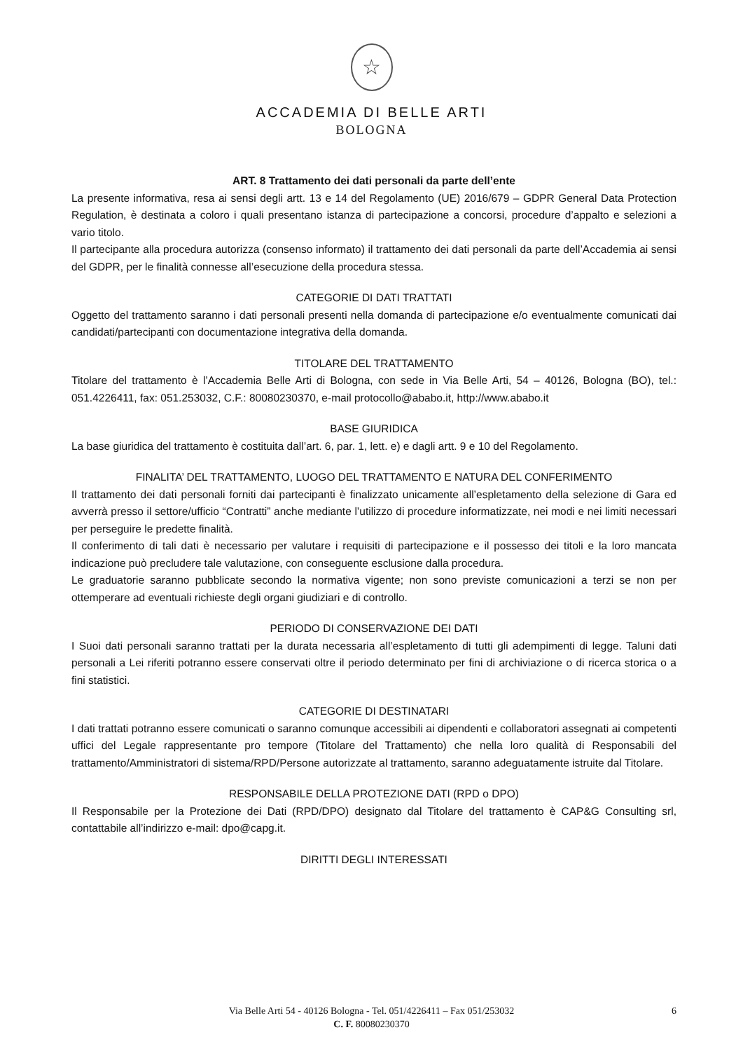☆
ACCADEMIA DI BELLE ARTI
BOLOGNA
ART. 8 Trattamento dei dati personali da parte dell’ente
La presente informativa, resa ai sensi degli artt. 13 e 14 del Regolamento (UE) 2016/679 – GDPR General Data Protection Regulation, è destinata a coloro i quali presentano istanza di partecipazione a concorsi, procedure d’appalto e selezioni a vario titolo.
Il partecipante alla procedura autorizza (consenso informato) il trattamento dei dati personali da parte dell’Accademia ai sensi del GDPR, per le finalità connesse all’esecuzione della procedura stessa.
CATEGORIE DI DATI TRATTATI
Oggetto del trattamento saranno i dati personali presenti nella domanda di partecipazione e/o eventualmente comunicati dai candidati/partecipanti con documentazione integrativa della domanda.
TITOLARE DEL TRATTAMENTO
Titolare del trattamento è l’Accademia Belle Arti di Bologna, con sede in Via Belle Arti, 54 – 40126, Bologna (BO), tel.: 051.4226411, fax: 051.253032, C.F.: 80080230370, e-mail protocollo@ababo.it, http://www.ababo.it
BASE GIURIDICA
La base giuridica del trattamento è costituita dall’art. 6, par. 1, lett. e) e dagli artt. 9 e 10 del Regolamento.
FINALITA’ DEL TRATTAMENTO, LUOGO DEL TRATTAMENTO E NATURA DEL CONFERIMENTO
Il trattamento dei dati personali forniti dai partecipanti è finalizzato unicamente all’espletamento della selezione di Gara ed avverrà presso il settore/ufficio “Contratti” anche mediante l’utilizzo di procedure informatizzate, nei modi e nei limiti necessari per perseguire le predette finalità.
Il conferimento di tali dati è necessario per valutare i requisiti di partecipazione e il possesso dei titoli e la loro mancata indicazione può precludere tale valutazione, con conseguente esclusione dalla procedura.
Le graduatorie saranno pubblicate secondo la normativa vigente; non sono previste comunicazioni a terzi se non per ottemperare ad eventuali richieste degli organi giudiziari e di controllo.
PERIODO DI CONSERVAZIONE DEI DATI
I Suoi dati personali saranno trattati per la durata necessaria all’espletamento di tutti gli adempimenti di legge. Taluni dati personali a Lei riferiti potranno essere conservati oltre il periodo determinato per fini di archiviazione o di ricerca storica o a fini statistici.
CATEGORIE DI DESTINATARI
I dati trattati potranno essere comunicati o saranno comunque accessibili ai dipendenti e collaboratori assegnati ai competenti uffici del Legale rappresentante pro tempore (Titolare del Trattamento) che nella loro qualità di Responsabili del trattamento/Amministratori di sistema/RPD/Persone autorizzate al trattamento, saranno adeguatamente istruite dal Titolare.
RESPONSABILE DELLA PROTEZIONE DATI (RPD o DPO)
Il Responsabile per la Protezione dei Dati (RPD/DPO) designato dal Titolare del trattamento è CAP&G Consulting srl, contattabile all’indirizzo e-mail: dpo@capg.it.
DIRITTI DEGLI INTERESSATI
Via Belle Arti 54 - 40126 Bologna - Tel. 051/4226411 – Fax 051/253032 6
C. F. 80080230370